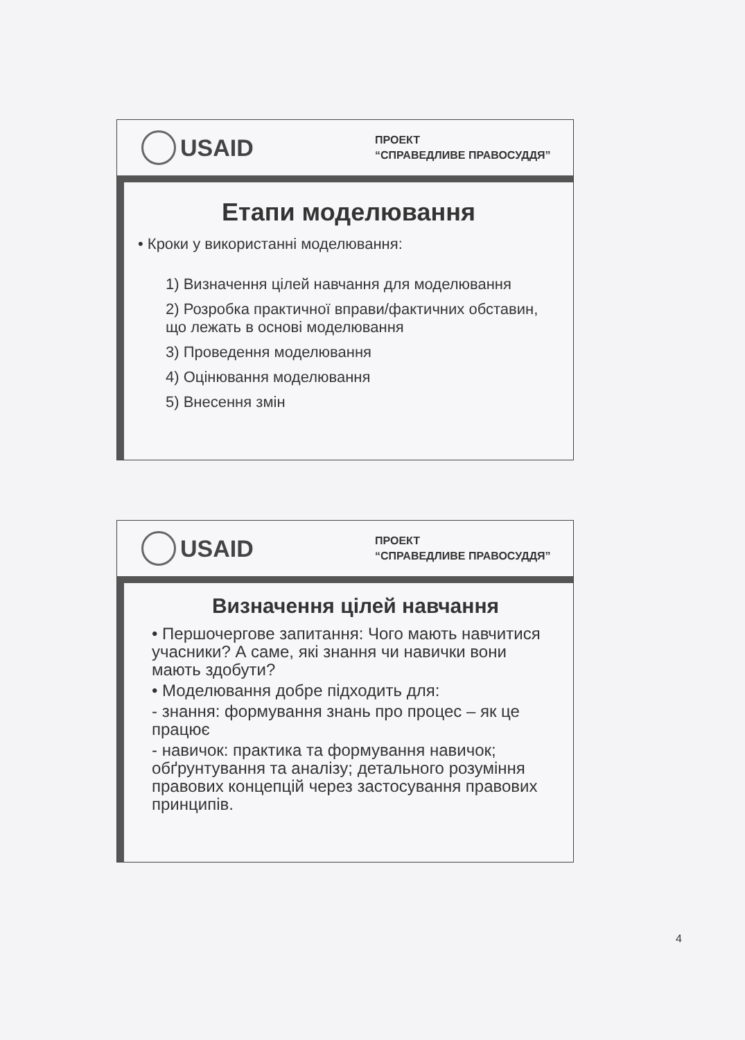USAID
ПРОЕКТ
“СПРАВЕДЛИВЕ ПРАВОСУДДЯ”
Етапи моделювання
• Кроки у використанні моделювання:
1) Визначення цілей навчання для моделювання
2) Розробка практичної вправи/фактичних обставин, що лежать в основі моделювання
3) Проведення моделювання
4) Оцінювання моделювання
5) Внесення змін
USAID
ПРОЕКТ
“СПРАВЕДЛИВЕ ПРАВОСУДДЯ”
Визначення цілей навчання
• Першочергове запитання: Чого мають навчитися учасники? А саме, які знання чи навички вони мають здобути?
• Моделювання добре підходить для:
- знання: формування знань про процес – як це працює
- навичок: практика та формування навичок; обґрунтування та аналізу; детального розуміння правових концепцій через застосування правових принципів.
4